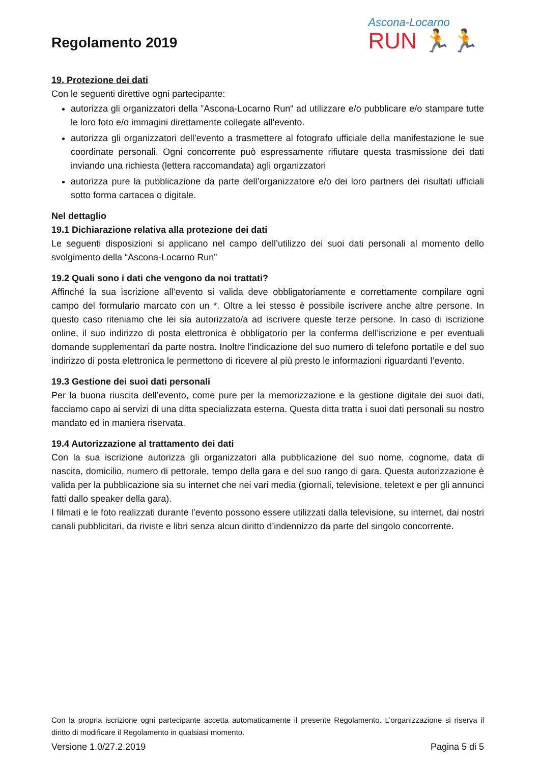Regolamento 2019
Ascona-Locarno
RUN 🏃🏃
19. Protezione dei dati
Con le seguenti direttive ogni partecipante:
autorizza gli organizzatori della ”Ascona-Locarno Run“ ad utilizzare e/o pubblicare e/o stampare tutte le loro foto e/o immagini direttamente collegate all’evento.
autorizza gli organizzatori dell’evento a trasmettere al fotografo ufficiale della manifestazione le sue coordinate personali. Ogni concorrente può espressamente rifiutare questa trasmissione dei dati inviando una richiesta (lettera raccomandata) agli organizzatori
autorizza pure la pubblicazione da parte dell’organizzatore e/o dei loro partners dei risultati ufficiali sotto forma cartacea o digitale.
Nel dettaglio
19.1 Dichiarazione relativa alla protezione dei dati
Le seguenti disposizioni si applicano nel campo dell’utilizzo dei suoi dati personali al momento dello svolgimento della “Ascona-Locarno Run”
19.2 Quali sono i dati che vengono da noi trattati?
Affinché la sua iscrizione all’evento si valida deve obbligatoriamente e correttamente compilare ogni campo del formulario marcato con un *. Oltre a lei stesso è possibile iscrivere anche altre persone. In questo caso riteniamo che lei sia autorizzato/a ad iscrivere queste terze persone. In caso di iscrizione online, il suo indirizzo di posta elettronica è obbligatorio per la conferma dell’iscrizione e per eventuali domande supplementari da parte nostra. Inoltre l’indicazione del suo numero di telefono portatile e del suo indirizzo di posta elettronica le permettono di ricevere al più presto le informazioni riguardanti l’evento.
19.3 Gestione dei suoi dati personali
Per la buona riuscita dell’evento, come pure per la memorizzazione e la gestione digitale dei suoi dati, facciamo capo ai servizi di una ditta specializzata esterna. Questa ditta tratta i suoi dati personali su nostro mandato ed in maniera riservata.
19.4 Autorizzazione al trattamento dei dati
Con la sua iscrizione autorizza gli organizzatori alla pubblicazione del suo nome, cognome, data di nascita, domicilio, numero di pettorale, tempo della gara e del suo rango di gara. Questa autorizzazione è valida per la pubblicazione sia su internet che nei vari media (giornali, televisione, teletext e per gli annunci fatti dallo speaker della gara).
I filmati e le foto realizzati durante l’evento possono essere utilizzati dalla televisione, su internet, dai nostri canali pubblicitari, da riviste e libri senza alcun diritto d’indennizzo da parte del singolo concorrente.
Con la propria iscrizione ogni partecipante accetta automaticamente il presente Regolamento. L’organizzazione si riserva il diritto di modificare il Regolamento in qualsiasi momento.
Versione 1.0/27.2.2019 Pagina 5 di 5